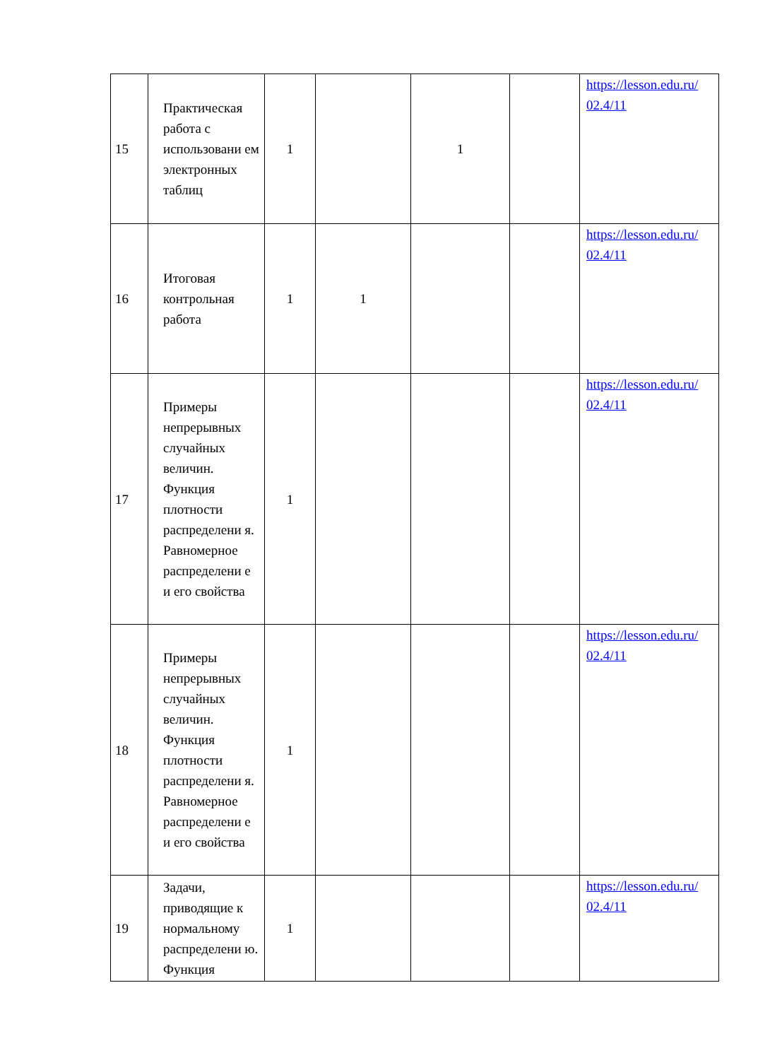| 15 | Практическая работа с использовани ем электронных таблиц | 1 | | 1 | | https://lesson.edu.ru/ 02.4/11 |
| 16 | Итоговая контрольная работа | 1 | 1 | | | https://lesson.edu.ru/ 02.4/11 |
| 17 | Примеры непрерывных случайных величин. Функция плотности распределени я. Равномерное распределени е и его свойства | 1 | | | | https://lesson.edu.ru/ 02.4/11 |
| 18 | Примеры непрерывных случайных величин. Функция плотности распределени я. Равномерное распределени е и его свойства | 1 | | | | https://lesson.edu.ru/ 02.4/11 |
| 19 | Задачи, приводящие к нормальному распределени ю. Функция | 1 | | | | https://lesson.edu.ru/ 02.4/11 |